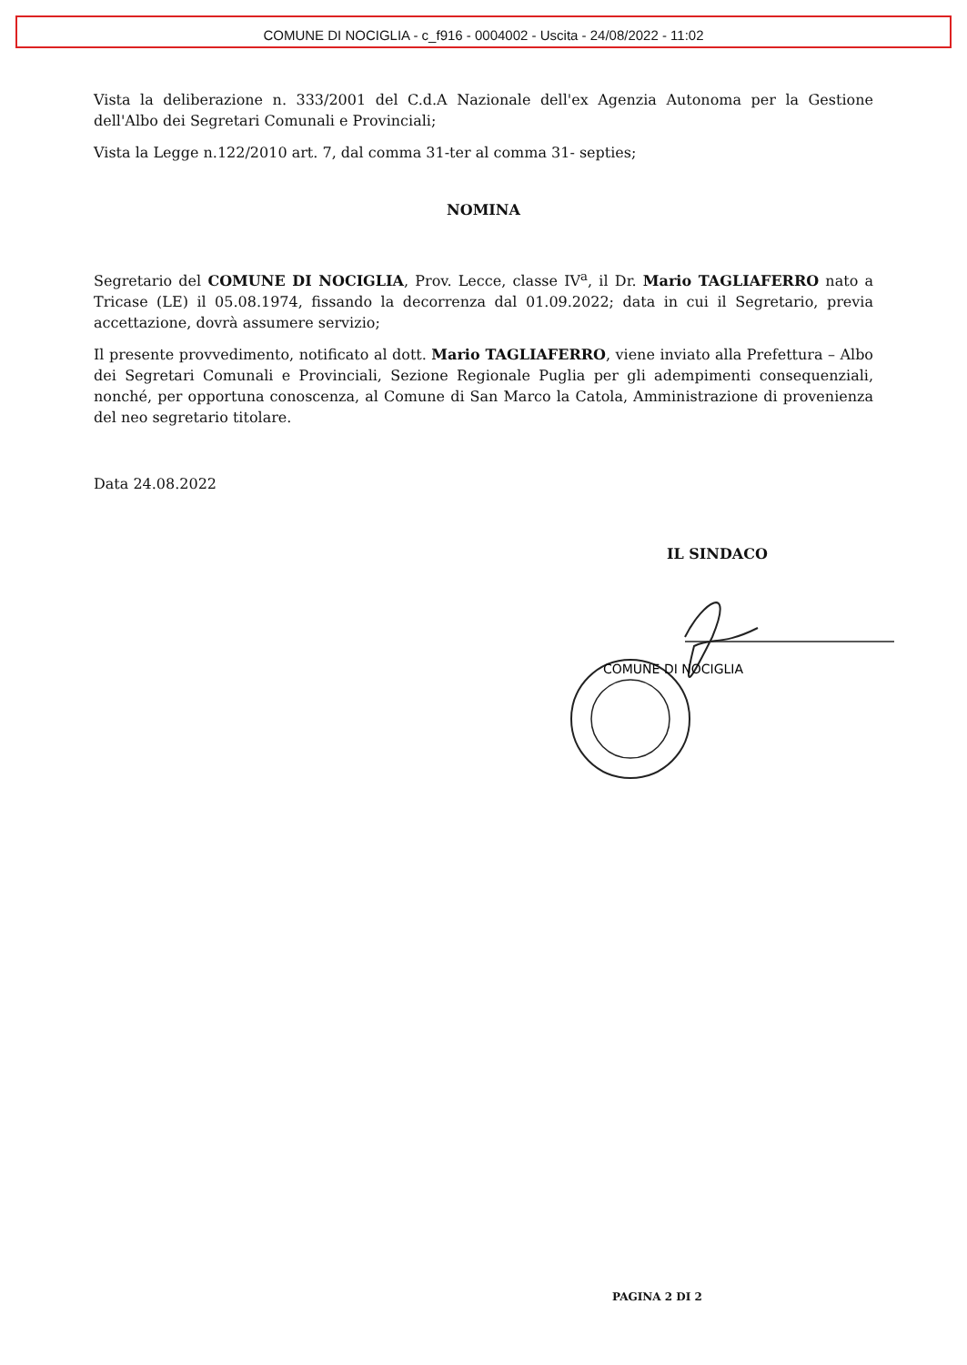COMUNE DI NOCIGLIA - c_f916 - 0004002 - Uscita - 24/08/2022 - 11:02
Vista la deliberazione n. 333/2001 del C.d.A Nazionale dell'ex Agenzia Autonoma per la Gestione dell'Albo dei Segretari Comunali e Provinciali;
Vista la Legge n.122/2010 art. 7, dal comma 31-ter al comma 31- septies;
NOMINA
Segretario del COMUNE DI NOCIGLIA, Prov. Lecce, classe IV<sup>a</sup>, il Dr. Mario TAGLIAFERRO nato a Tricase (LE) il 05.08.1974, fissando la decorrenza dal 01.09.2022; data in cui il Segretario, previa accettazione, dovrà assumere servizio;
Il presente provvedimento, notificato al dott. Mario TAGLIAFERRO, viene inviato alla Prefettura – Albo dei Segretari Comunali e Provinciali, Sezione Regionale Puglia per gli adempimenti consequenziali, nonché, per opportuna conoscenza, al Comune di San Marco la Catola, Amministrazione di provenienza del neo segretario titolare.
Data 24.08.2022
IL SINDACO
COMUNE DI NOCIGLIA
PAGINA 2 DI 2